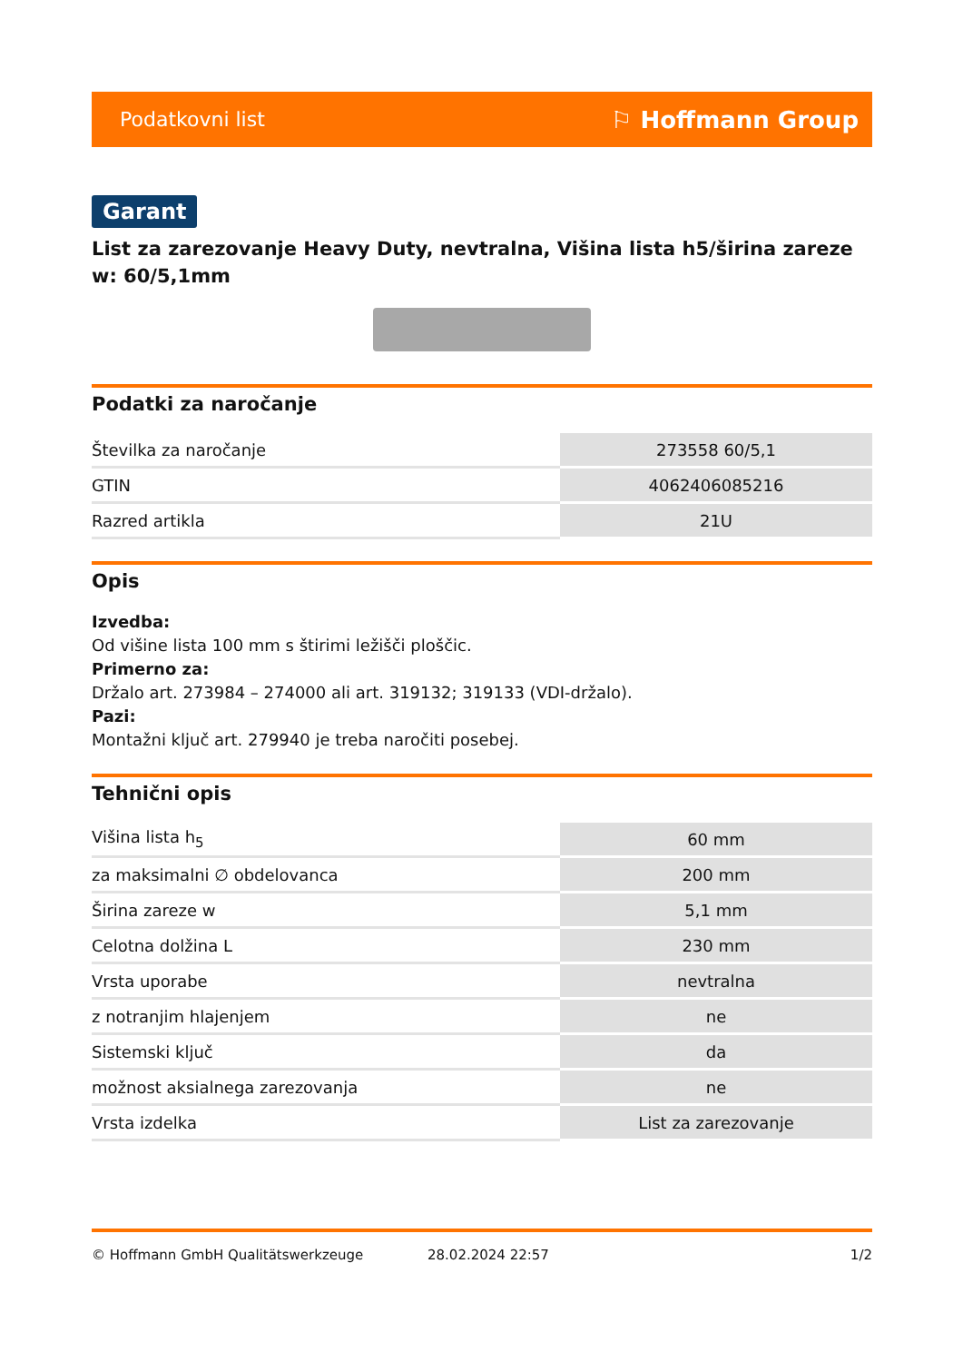Podatkovni list ⚐ Hoffmann Group
Garant
List za zarezovanje Heavy Duty, nevtralna, Višina lista h5/širina zareze w: 60/5,1mm
Podatki za naročanje
| Številka za naročanje | 273558 60/5,1 |
| GTIN | 4062406085216 |
| Razred artikla | 21U |
Opis
Izvedba:
Od višine lista 100 mm s štirimi ležišči ploščic.
Primerno za:
Držalo art. 273984 – 274000 ali art. 319132; 319133 (VDI-držalo).
Pazi:
Montažni ključ art. 279940 je treba naročiti posebej.
Tehnični opis
| Višina lista h<sub>5</sub> | 60 mm |
| za maksimalni ∅ obdelovanca | 200 mm |
| Širina zareze w | 5,1 mm |
| Celotna dolžina L | 230 mm |
| Vrsta uporabe | nevtralna |
| z notranjim hlajenjem | ne |
| Sistemski ključ | da |
| možnost aksialnega zarezovanja | ne |
| Vrsta izdelka | List za zarezovanje |
© Hoffmann GmbH Qualitätswerkzeuge 28.02.2024 22:57 1/2